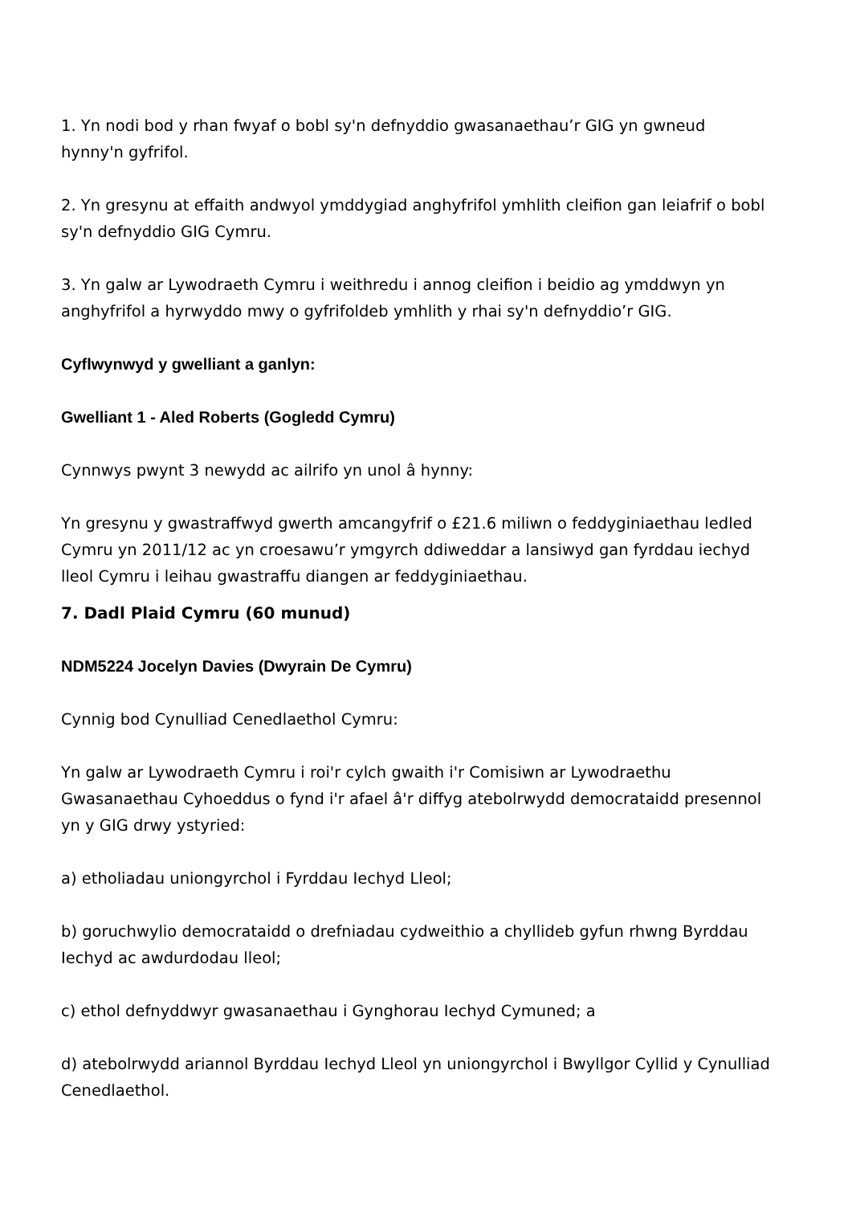1. Yn nodi bod y rhan fwyaf o bobl sy'n defnyddio gwasanaethau’r GIG yn gwneud hynny'n gyfrifol.
2. Yn gresynu at effaith andwyol ymddygiad anghyfrifol ymhlith cleifion gan leiafrif o bobl sy'n defnyddio GIG Cymru.
3. Yn galw ar Lywodraeth Cymru i weithredu i annog cleifion i beidio ag ymddwyn yn anghyfrifol a hyrwyddo mwy o gyfrifoldeb ymhlith y rhai sy'n defnyddio’r GIG.
Cyflwynwyd y gwelliant a ganlyn:
Gwelliant 1 - Aled Roberts (Gogledd Cymru)
Cynnwys pwynt 3 newydd ac ailrifo yn unol â hynny:
Yn gresynu y gwastraffwyd gwerth amcangyfrif o £21.6 miliwn o feddyginiaethau ledled Cymru yn 2011/12 ac yn croesawu’r ymgyrch ddiweddar a lansiwyd gan fyrddau iechyd lleol Cymru i leihau gwastraffu diangen ar feddyginiaethau.
7. Dadl Plaid Cymru (60 munud)
NDM5224 Jocelyn Davies (Dwyrain De Cymru)
Cynnig bod Cynulliad Cenedlaethol Cymru:
Yn galw ar Lywodraeth Cymru i roi'r cylch gwaith i'r Comisiwn ar Lywodraethu Gwasanaethau Cyhoeddus o fynd i'r afael â'r diffyg atebolrwydd democrataidd presennol yn y GIG drwy ystyried:
a) etholiadau uniongyrchol i Fyrddau Iechyd Lleol;
b) goruchwylio democrataidd o drefniadau cydweithio a chyllideb gyfun rhwng Byrddau Iechyd ac awdurdodau lleol;
c) ethol defnyddwyr gwasanaethau i Gynghorau Iechyd Cymuned; a
d) atebolrwydd ariannol Byrddau Iechyd Lleol yn uniongyrchol i Bwyllgor Cyllid y Cynulliad Cenedlaethol.